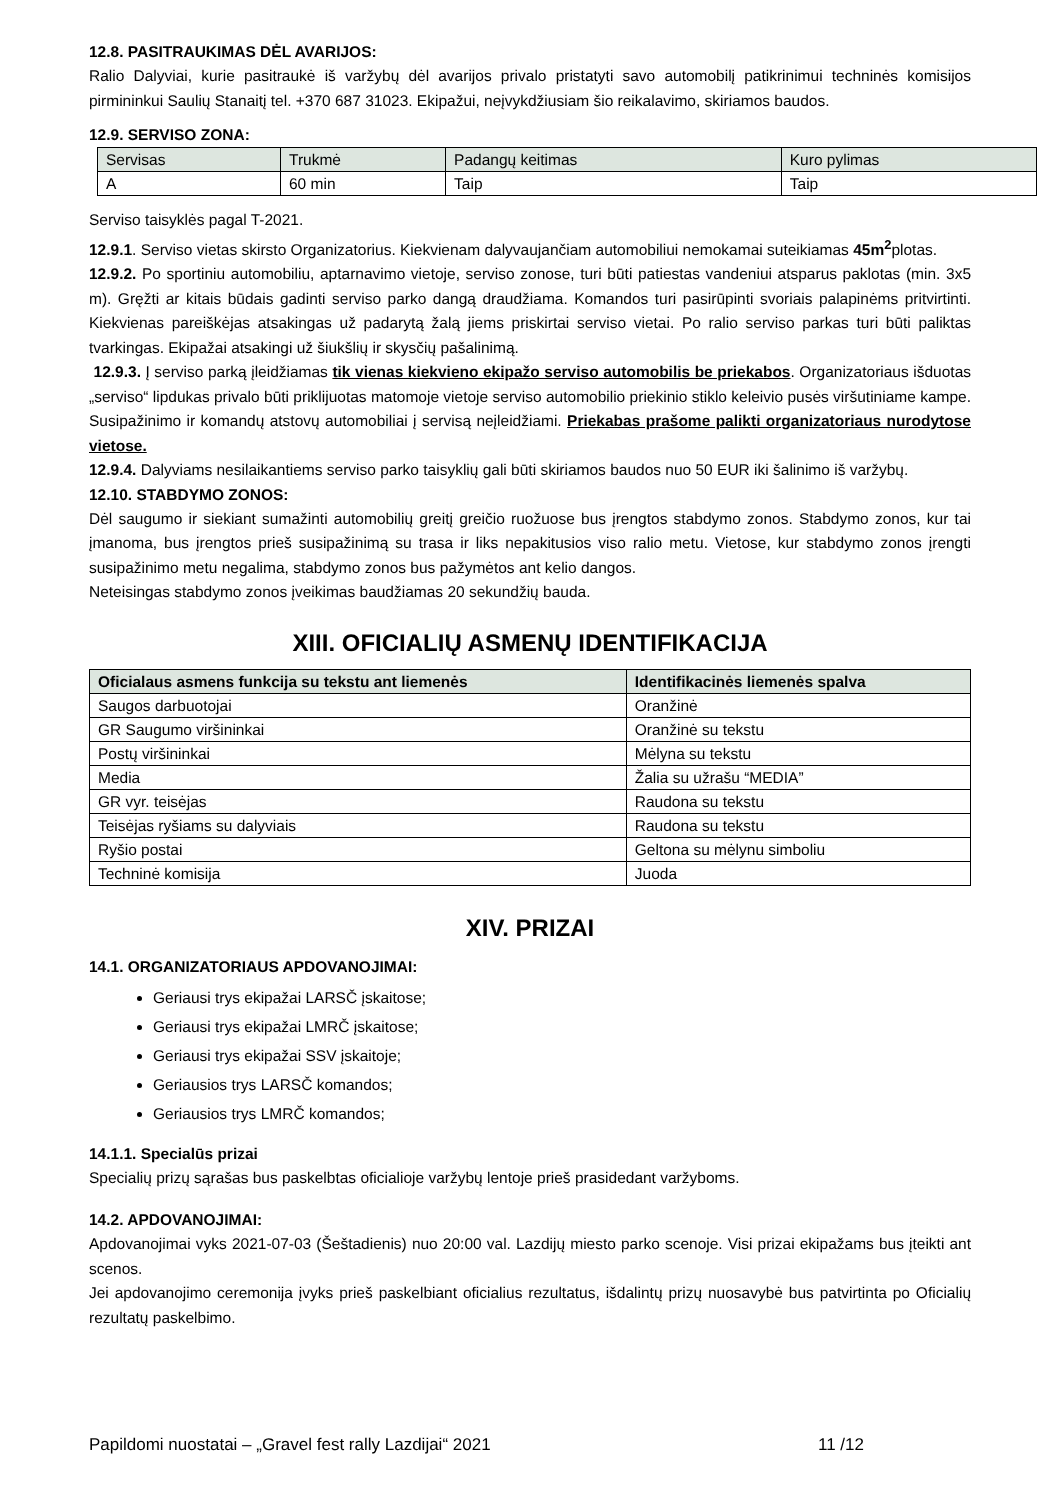12.8. PASITRAUKIMAS DĖL AVARIJOS:
Ralio Dalyviai, kurie pasitraukė iš varžybų dėl avarijos privalo pristatyti savo automobilį patikrinimui techninės komisijos pirmininkui Saulių Stanaitį tel. +370 687 31023. Ekipažui, neįvykdžiusiam šio reikalavimo, skiriamos baudos.
12.9. SERVISO ZONA:
| Servisas | Trukmė | Padangų keitimas | Kuro pylimas |
| A | 60 min | Taip | Taip |
Serviso taisyklės pagal T-2021.
12.9.1. Serviso vietas skirsto Organizatorius. Kiekvienam dalyvaujančiam automobiliui nemokamai suteikiamas 45m<sup>2</sup>plotas.
12.9.2. Po sportiniu automobiliu, aptarnavimo vietoje, serviso zonose, turi būti patiestas vandeniui atsparus paklotas (min. 3x5 m). Gręžti ar kitais būdais gadinti serviso parko dangą draudžiama. Komandos turi pasirūpinti svoriais palapinėms pritvirtinti. Kiekvienas pareiškėjas atsakingas už padarytą žalą jiems priskirtai serviso vietai. Po ralio serviso parkas turi būti paliktas tvarkingas. Ekipažai atsakingi už šiukšlių ir skysčių pašalinimą.
12.9.3. Į serviso parką įleidžiamas tik vienas kiekvieno ekipažo serviso automobilis be priekabos. Organizatoriaus išduotas „serviso“ lipdukas privalo būti priklijuotas matomoje vietoje serviso automobilio priekinio stiklo keleivio pusės viršutiniame kampe. Susipažinimo ir komandų atstovų automobiliai į servisą neįleidžiami. Priekabas prašome palikti organizatoriaus nurodytose vietose.
12.9.4. Dalyviams nesilaikantiems serviso parko taisyklių gali būti skiriamos baudos nuo 50 EUR iki šalinimo iš varžybų.
12.10. STABDYMO ZONOS:
Dėl saugumo ir siekiant sumažinti automobilių greitį greičio ruožuose bus įrengtos stabdymo zonos. Stabdymo zonos, kur tai įmanoma, bus įrengtos prieš susipažinimą su trasa ir liks nepakitusios viso ralio metu. Vietose, kur stabdymo zonos įrengti susipažinimo metu negalima, stabdymo zonos bus pažymėtos ant kelio dangos.
Neteisingas stabdymo zonos įveikimas baudžiamas 20 sekundžių bauda.
XIII. OFICIALIŲ ASMENŲ IDENTIFIKACIJA
| Oficialaus asmens funkcija su tekstu ant liemenės | Identifikacinės liemenės spalva |
| --- | --- |
| Saugos darbuotojai | Oranžinė |
| GR Saugumo viršininkai | Oranžinė su tekstu |
| Postų viršininkai | Mėlyna su tekstu |
| Media | Žalia su užrašu “MEDIA” |
| GR vyr. teisėjas | Raudona su tekstu |
| Teisėjas ryšiams su dalyviais | Raudona su tekstu |
| Ryšio postai | Geltona su mėlynu simboliu |
| Techninė komisija | Juoda |
XIV. PRIZAI
14.1. ORGANIZATORIAUS APDOVANOJIMAI:
Geriausi trys ekipažai LARSČ įskaitose;
Geriausi trys ekipažai LMRČ įskaitose;
Geriausi trys ekipažai SSV įskaitoje;
Geriausios trys LARSČ komandos;
Geriausios trys LMRČ komandos;
14.1.1. Specialūs prizai
Specialių prizų sąrašas bus paskelbtas oficialioje varžybų lentoje prieš prasidedant varžyboms.
14.2. APDOVANOJIMAI:
Apdovanojimai vyks 2021-07-03 (Šeštadienis) nuo 20:00 val. Lazdijų miesto parko scenoje. Visi prizai ekipažams bus įteikti ant scenos.
Jei apdovanojimo ceremonija įvyks prieš paskelbiant oficialius rezultatus, išdalintų prizų nuosavybė bus patvirtinta po Oficialių rezultatų paskelbimo.
Papildomi nuostatai – „Gravel fest rally Lazdijai“ 2021 11 /12